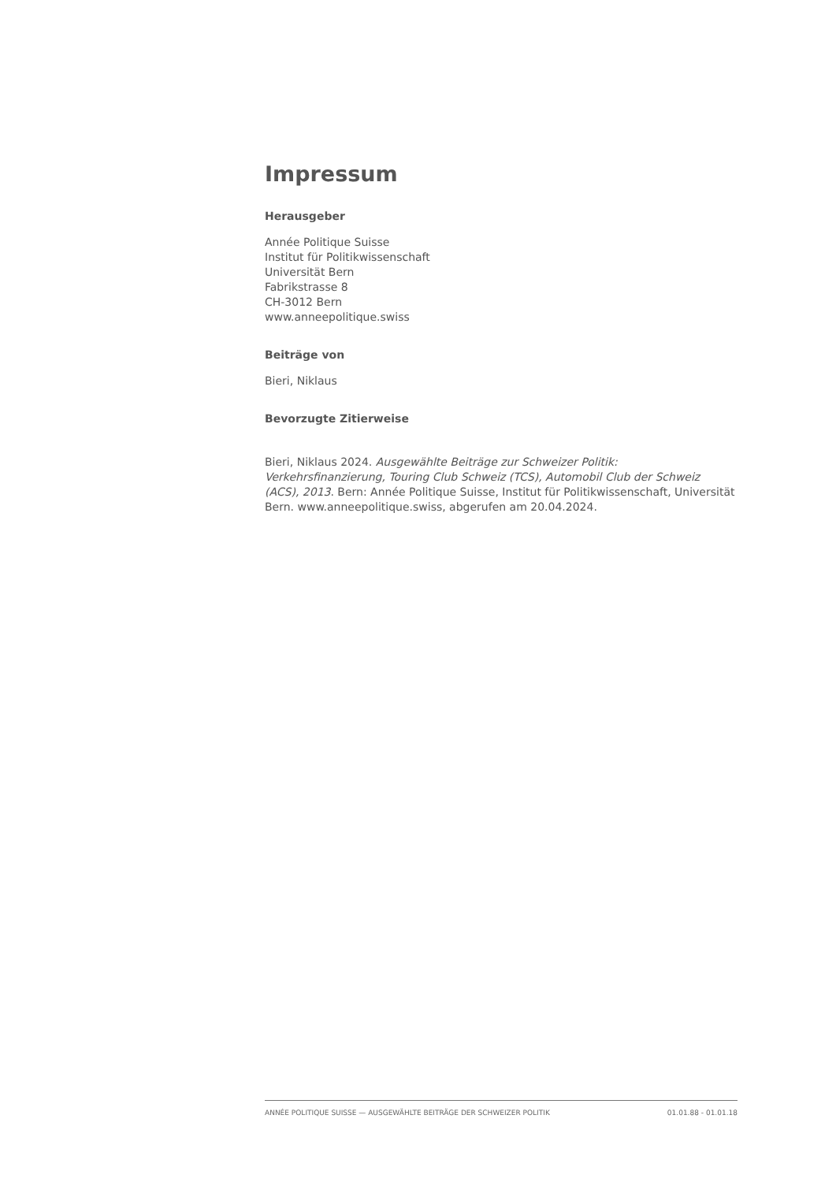Impressum
Herausgeber
Année Politique Suisse
Institut für Politikwissenschaft
Universität Bern
Fabrikstrasse 8
CH-3012 Bern
www.anneepolitique.swiss
Beiträge von
Bieri, Niklaus
Bevorzugte Zitierweise
Bieri, Niklaus 2024. Ausgewählte Beiträge zur Schweizer Politik: Verkehrsfinanzierung, Touring Club Schweiz (TCS), Automobil Club der Schweiz (ACS), 2013. Bern: Année Politique Suisse, Institut für Politikwissenschaft, Universität Bern. www.anneepolitique.swiss, abgerufen am 20.04.2024.
ANNÉE POLITIQUE SUISSE — AUSGEWÄHLTE BEITRÄGE DER SCHWEIZER POLITIK 01.01.88 - 01.01.18